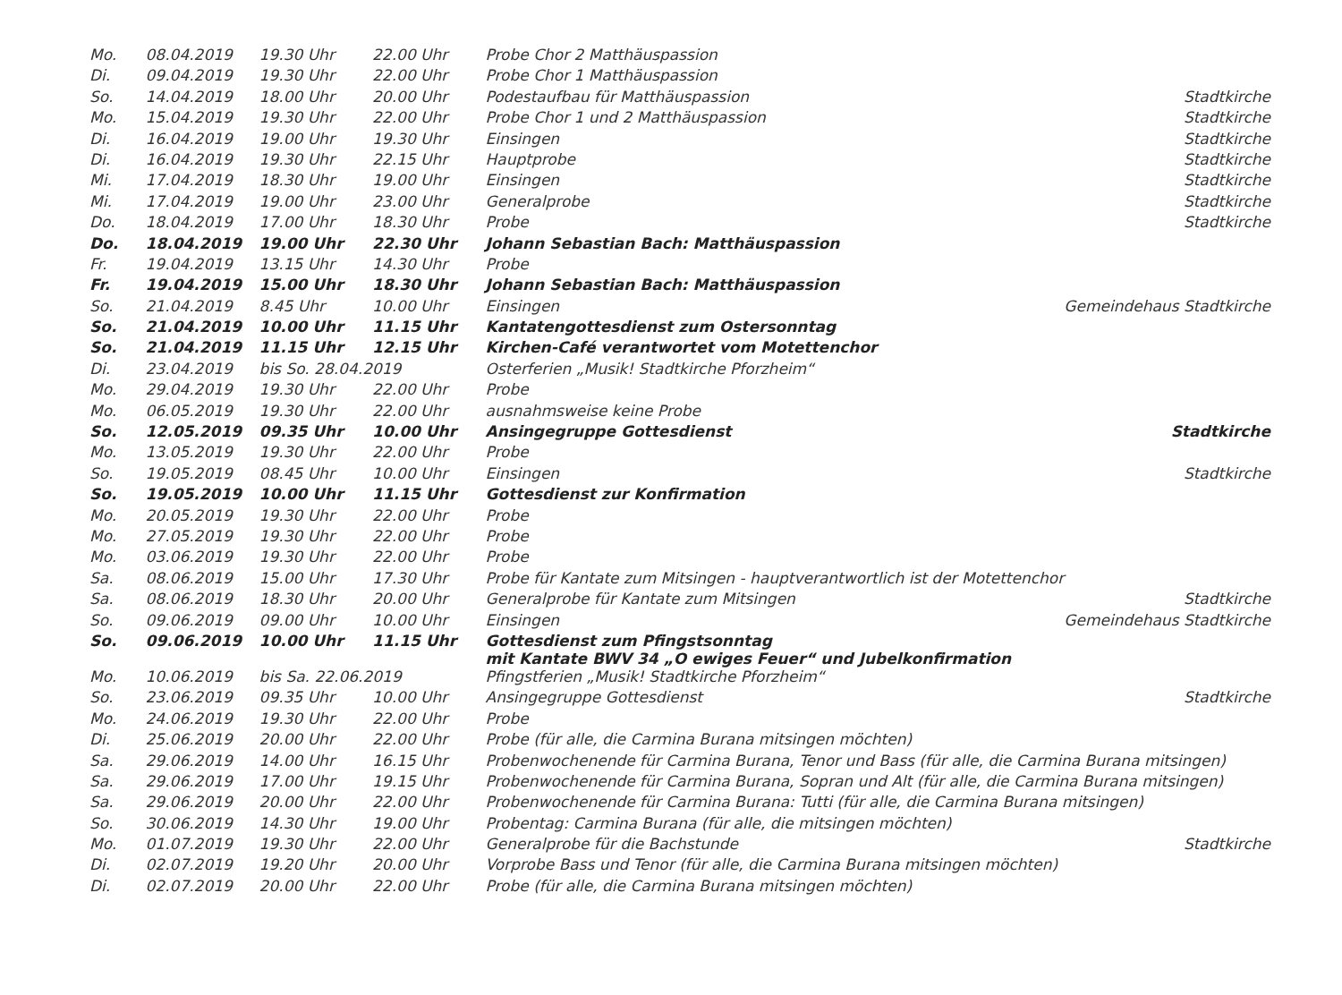| Mo. | 08.04.2019 | 19.30 Uhr | 22.00 Uhr | Probe Chor 2 Matthäuspassion | |
| Di. | 09.04.2019 | 19.30 Uhr | 22.00 Uhr | Probe Chor 1 Matthäuspassion | |
| So. | 14.04.2019 | 18.00 Uhr | 20.00 Uhr | Podestaufbau für Matthäuspassion | Stadtkirche |
| Mo. | 15.04.2019 | 19.30 Uhr | 22.00 Uhr | Probe Chor 1 und 2 Matthäuspassion | Stadtkirche |
| Di. | 16.04.2019 | 19.00 Uhr | 19.30 Uhr | Einsingen | Stadtkirche |
| Di. | 16.04.2019 | 19.30 Uhr | 22.15 Uhr | Hauptprobe | Stadtkirche |
| Mi. | 17.04.2019 | 18.30 Uhr | 19.00 Uhr | Einsingen | Stadtkirche |
| Mi. | 17.04.2019 | 19.00 Uhr | 23.00 Uhr | Generalprobe | Stadtkirche |
| Do. | 18.04.2019 | 17.00 Uhr | 18.30 Uhr | Probe | Stadtkirche |
| Do. | 18.04.2019 | 19.00 Uhr | 22.30 Uhr | Johann Sebastian Bach: Matthäuspassion | |
| Fr. | 19.04.2019 | 13.15 Uhr | 14.30 Uhr | Probe | |
| Fr. | 19.04.2019 | 15.00 Uhr | 18.30 Uhr | Johann Sebastian Bach: Matthäuspassion | |
| So. | 21.04.2019 | 8.45 Uhr | 10.00 Uhr | Einsingen | Gemeindehaus Stadtkirche |
| So. | 21.04.2019 | 10.00 Uhr | 11.15 Uhr | Kantatengottesdienst zum Ostersonntag | |
| So. | 21.04.2019 | 11.15 Uhr | 12.15 Uhr | Kirchen-Café verantwortet vom Motettenchor | |
| Di. | 23.04.2019 | bis So. 28.04.2019 | | Osterferien „Musik! Stadtkirche Pforzheim“ | |
| Mo. | 29.04.2019 | 19.30 Uhr | 22.00 Uhr | Probe | |
| Mo. | 06.05.2019 | 19.30 Uhr | 22.00 Uhr | ausnahmsweise keine Probe | |
| So. | 12.05.2019 | 09.35 Uhr | 10.00 Uhr | Ansingegruppe Gottesdienst | Stadtkirche |
| Mo. | 13.05.2019 | 19.30 Uhr | 22.00 Uhr | Probe | |
| So. | 19.05.2019 | 08.45 Uhr | 10.00 Uhr | Einsingen | Stadtkirche |
| So. | 19.05.2019 | 10.00 Uhr | 11.15 Uhr | Gottesdienst zur Konfirmation | |
| Mo. | 20.05.2019 | 19.30 Uhr | 22.00 Uhr | Probe | |
| Mo. | 27.05.2019 | 19.30 Uhr | 22.00 Uhr | Probe | |
| Mo. | 03.06.2019 | 19.30 Uhr | 22.00 Uhr | Probe | |
| Sa. | 08.06.2019 | 15.00 Uhr | 17.30 Uhr | Probe für Kantate zum Mitsingen - hauptverantwortlich ist der Motettenchor | |
| Sa. | 08.06.2019 | 18.30 Uhr | 20.00 Uhr | Generalprobe für Kantate zum Mitsingen | Stadtkirche |
| So. | 09.06.2019 | 09.00 Uhr | 10.00 Uhr | Einsingen | Gemeindehaus Stadtkirche |
| So. | 09.06.2019 | 10.00 Uhr | 11.15 Uhr | Gottesdienst zum Pfingstsonntag mit Kantate BWV 34 „O ewiges Feuer“ und Jubelkonfirmation | |
| Mo. | 10.06.2019 | bis Sa. 22.06.2019 | | Pfingstferien „Musik! Stadtkirche Pforzheim“ | |
| So. | 23.06.2019 | 09.35 Uhr | 10.00 Uhr | Ansingegruppe Gottesdienst | Stadtkirche |
| Mo. | 24.06.2019 | 19.30 Uhr | 22.00 Uhr | Probe | |
| Di. | 25.06.2019 | 20.00 Uhr | 22.00 Uhr | Probe (für alle, die Carmina Burana mitsingen möchten) | |
| Sa. | 29.06.2019 | 14.00 Uhr | 16.15 Uhr | Probenwochenende für Carmina Burana, Tenor und Bass (für alle, die Carmina Burana mitsingen) | |
| Sa. | 29.06.2019 | 17.00 Uhr | 19.15 Uhr | Probenwochenende für Carmina Burana, Sopran und Alt (für alle, die Carmina Burana mitsingen) | |
| Sa. | 29.06.2019 | 20.00 Uhr | 22.00 Uhr | Probenwochenende für Carmina Burana: Tutti (für alle, die Carmina Burana mitsingen) | |
| So. | 30.06.2019 | 14.30 Uhr | 19.00 Uhr | Probentag: Carmina Burana (für alle, die mitsingen möchten) | |
| Mo. | 01.07.2019 | 19.30 Uhr | 22.00 Uhr | Generalprobe für die Bachstunde | Stadtkirche |
| Di. | 02.07.2019 | 19.20 Uhr | 20.00 Uhr | Vorprobe Bass und Tenor (für alle, die Carmina Burana mitsingen möchten) | |
| Di. | 02.07.2019 | 20.00 Uhr | 22.00 Uhr | Probe (für alle, die Carmina Burana mitsingen möchten) | |